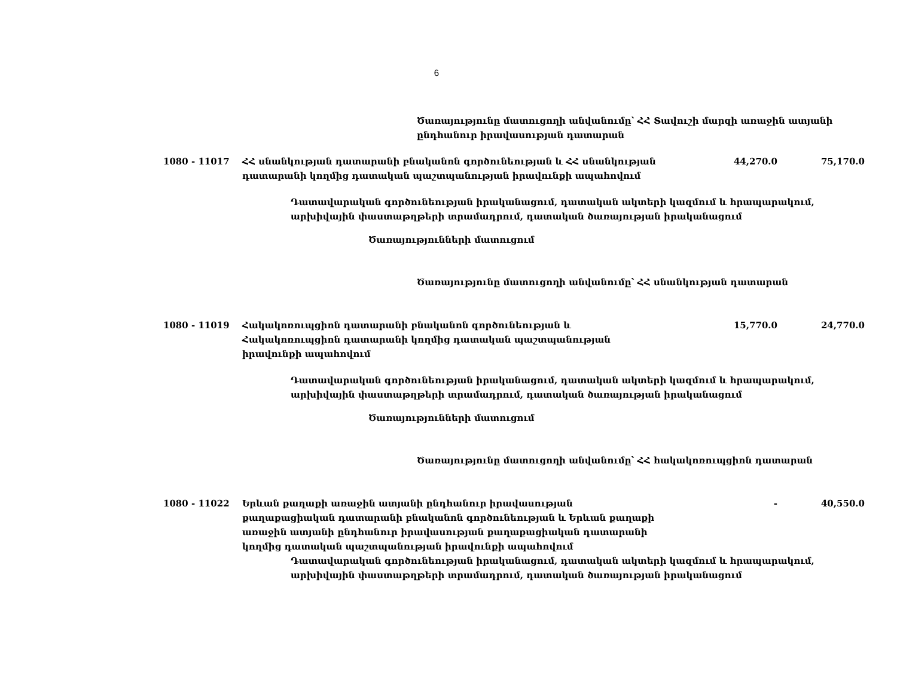6
Ծառայությունը մատուցողի անվանումը՝ ՀՀ Տավուշի մարզի առաջին ատյանի ընդհանուր իրավասության դատարան
1080 - 11017 ՀՀ սնանկության դատարանի բնականոն գործունեության և ՀՀ սնանկության դատարանի կողմից դատական պաշտպանության իրավունքի ապահովում
44,270.0 75,170.0
Դատավարական գործունեության իրականացում, դատական ակտերի կազմում և հրապարակում, արխիվային փաստաթղթերի տրամադրում, դատական ծառայության իրականացում
Ծառայությունների մատուցում
Ծառայությունը մատուցողի անվանումը՝ ՀՀ սնանկության դատարան
1080 - 11019 Հակակոռուպցիոն դատարանի բնականոն գործունեության և Հակակոռուպցիոն դատարանի կողմից դատական պաշտպանության իրավունքի ապահովում
15,770.0 24,770.0
Դատավարական գործունեության իրականացում, դատական ակտերի կազմում և հրապարակում, արխիվային փաստաթղթերի տրամադրում, դատական ծառայության իրականացում
Ծառայությունների մատուցում
Ծառայությունը մատուցողի անվանումը՝ ՀՀ հակակոռուպցիոն դատարան
1080 - 11022 Երևան քաղաքի առաջին ատյանի ընդհանուր իրավասության քաղաքացիական դատարանի բնականոն գործունեության և Երևան քաղաքի առաջին ատյանի ընդհանուր իրավասության քաղաքացիական դատարանի կողմից դատական պաշտպանության իրավունքի ապահովում
- 40,550.0
Դատավարական գործունեության իրականացում, դատական ակտերի կազմում և հրապարակում, արխիվային փաստաթղթերի տրամադրում, դատական ծառայության իրականացում